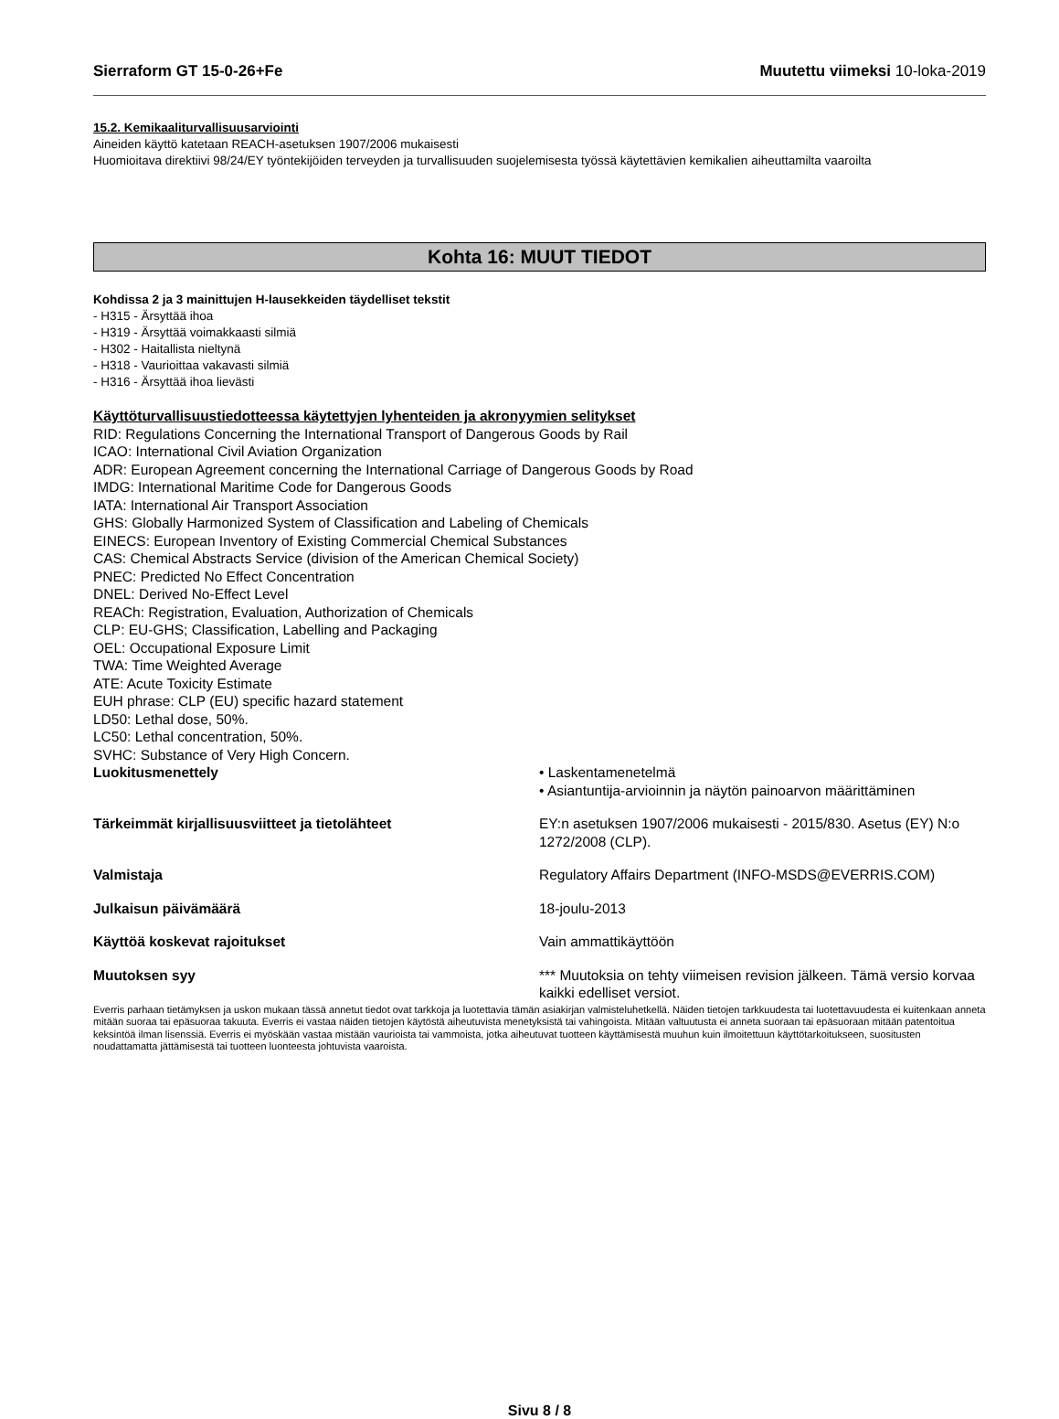Sierraform GT 15-0-26+Fe Muutettu viimeksi 10-loka-2019
15.2. Kemikaaliturvallisuusarviointi
Aineiden käyttö katetaan REACH-asetuksen 1907/2006 mukaisesti
Huomioitava direktiivi 98/24/EY työntekijöiden terveyden ja turvallisuuden suojelemisesta työssä käytettävien kemikalien aiheuttamilta vaaroilta
Kohta 16: MUUT TIEDOT
Kohdissa 2 ja 3 mainittujen H-lausekkeiden täydelliset tekstit
- H315 - Ärsyttää ihoa
- H319 - Ärsyttää voimakkaasti silmiä
- H302 - Haitallista nieltynä
- H318 - Vaurioittaa vakavasti silmiä
- H316 - Ärsyttää ihoa lievästi
Käyttöturvallisuustiedotteessa käytettyjen lyhenteiden ja akronyymien selitykset
RID: Regulations Concerning the International Transport of Dangerous Goods by Rail
ICAO: International Civil Aviation Organization
ADR: European Agreement concerning the International Carriage of Dangerous Goods by Road
IMDG: International Maritime Code for Dangerous Goods
IATA: International Air Transport Association
GHS: Globally Harmonized System of Classification and Labeling of Chemicals
EINECS: European Inventory of Existing Commercial Chemical Substances
CAS: Chemical Abstracts Service (division of the American Chemical Society)
PNEC: Predicted No Effect Concentration
DNEL: Derived No-Effect Level
REACh: Registration, Evaluation, Authorization of Chemicals
CLP: EU-GHS; Classification, Labelling and Packaging
OEL: Occupational Exposure Limit
TWA: Time Weighted Average
ATE: Acute Toxicity Estimate
EUH phrase: CLP (EU) specific hazard statement
LD50: Lethal dose, 50%.
LC50: Lethal concentration, 50%.
SVHC: Substance of Very High Concern.
Luokitusmenettely • Laskentamenetelmä
• Asiantuntija-arvioinnin ja näytön painoarvon määrittäminen
Tärkeimmät kirjallisuusviitteet ja tietolähteet EY:n asetuksen 1907/2006 mukaisesti - 2015/830. Asetus (EY) N:o 1272/2008 (CLP).
Valmistaja Regulatory Affairs Department (INFO-MSDS@EVERRIS.COM)
Julkaisun päivämäärä 18-joulu-2013
Käyttöä koskevat rajoitukset Vain ammattikäyttöön
Muutoksen syy *** Muutoksia on tehty viimeisen revision jälkeen. Tämä versio korvaa kaikki edelliset versiot.
Everris parhaan tietämyksen ja uskon mukaan tässä annetut tiedot ovat tarkkoja ja luotettavia tämän asiakirjan valmisteluhetkellä. Näiden tietojen tarkkuudesta tai luotettavuudesta ei kuitenkaan anneta mitään suoraa tai epäsuoraa takuuta. Everris ei vastaa näiden tietojen käytöstä aiheutuvista menetyksistä tai vahingoista. Mitään valtuutusta ei anneta suoraan tai epäsuoraan mitään patentoitua keksintöä ilman lisenssiä. Everris ei myöskään vastaa mistään vaurioista tai vammoista, jotka aiheutuvat tuotteen käyttämisestä muuhun kuin ilmoitettuun käyttötarkoitukseen, suositusten noudattamatta jättämisestä tai tuotteen luonteesta johtuvista vaaroista.
Sivu 8 / 8